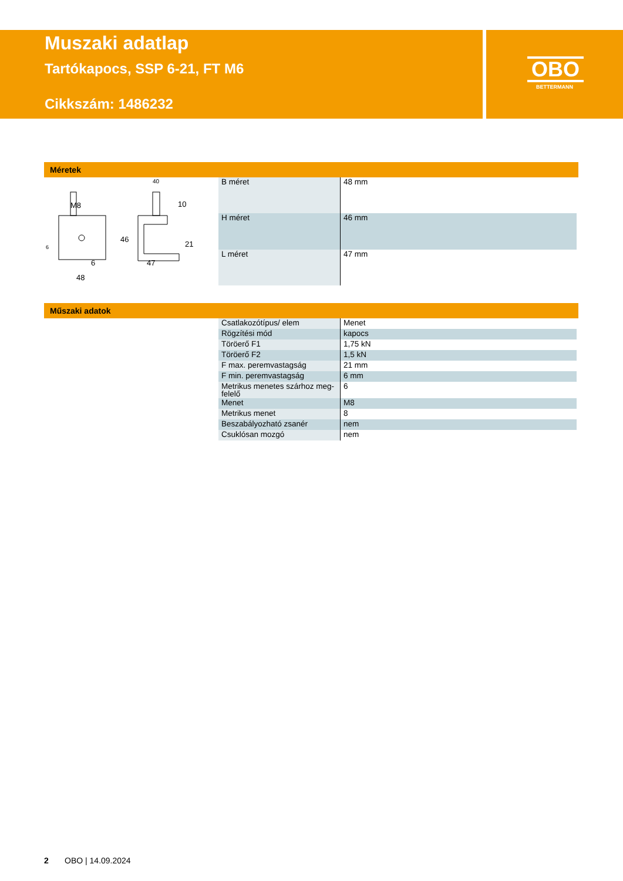Muszaki adatlap
Tartókapocs, SSP 6-21, FT M6
Cikkszám: 1486232
OBO
BETTERMANN
Méretek
M8
48
47
40
10
46
21
6
6
| B méret | 48 mm |
| H méret | 46 mm |
| L méret | 47 mm |
Műszaki adatok
| Csatlakozótípus/ elem | Menet |
| Rögzítési mód | kapocs |
| Töröerő F1 | 1,75 kN |
| Töröerő F2 | 1,5 kN |
| F max. peremvastagság | 21 mm |
| F min. peremvastagság | 6 mm |
| Metrikus menetes szárhoz meg-felelő | 6 |
| Menet | M8 |
| Metrikus menet | 8 |
| Beszabályozható zsanér | nem |
| Csuklósan mozgó | nem |
2 OBO | 14.09.2024